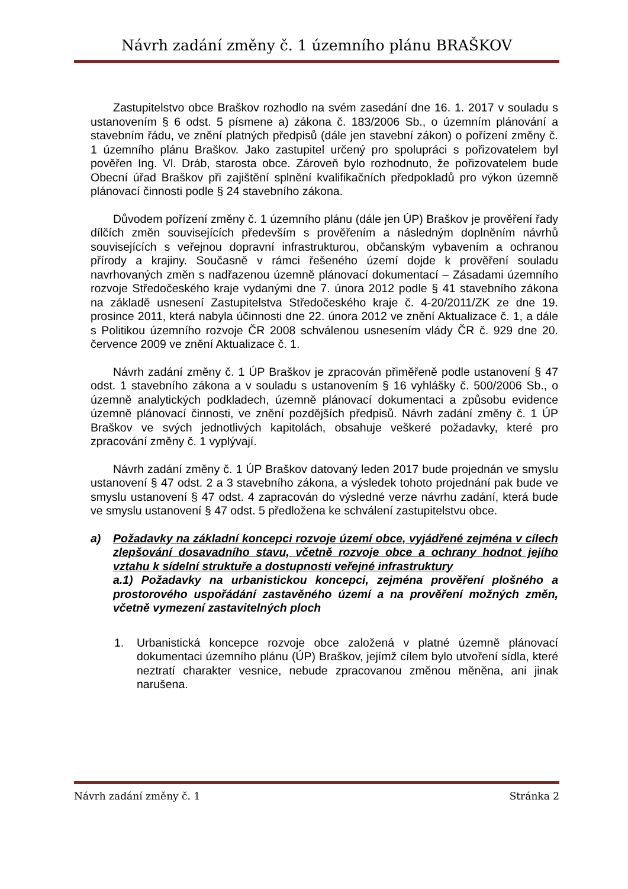Návrh zadání změny č. 1 územního plánu BRAŠKOV
Zastupitelstvo obce Braškov rozhodlo na svém zasedání dne 16. 1. 2017 v souladu s ustanovením § 6 odst. 5 písmene a) zákona č. 183/2006 Sb., o územním plánování a stavebním řádu, ve znění platných předpisů (dále jen stavební zákon) o pořízení změny č. 1 územního plánu Braškov. Jako zastupitel určený pro spolupráci s pořizovatelem byl pověřen Ing. Vl. Dráb, starosta obce. Zároveň bylo rozhodnuto, že pořizovatelem bude Obecní úřad Braškov při zajištění splnění kvalifikačních předpokladů pro výkon územně plánovací činnosti podle § 24 stavebního zákona.
Důvodem pořízení změny č. 1 územního plánu (dále jen ÚP) Braškov je prověření řady dílčích změn souvisejících především s prověřením a následným doplněním návrhů souvisejících s veřejnou dopravní infrastrukturou, občanským vybavením a ochranou přírody a krajiny. Současně v rámci řešeného území dojde k prověření souladu navrhovaných změn s nadřazenou územně plánovací dokumentací – Zásadami územního rozvoje Středočeského kraje vydanými dne 7. února 2012 podle § 41 stavebního zákona na základě usnesení Zastupitelstva Středočeského kraje č. 4-20/2011/ZK ze dne 19. prosince 2011, která nabyla účinnosti dne 22. února 2012 ve znění Aktualizace č. 1, a dále s Politikou územního rozvoje ČR 2008 schválenou usnesením vlády ČR č. 929 dne 20. července 2009 ve znění Aktualizace č. 1.
Návrh zadání změny č. 1 ÚP Braškov je zpracován přiměřeně podle ustanovení § 47 odst. 1 stavebního zákona a v souladu s ustanovením § 16 vyhlášky č. 500/2006 Sb., o územně analytických podkladech, územně plánovací dokumentaci a způsobu evidence územně plánovací činnosti, ve znění pozdějších předpisů. Návrh zadání změny č. 1 ÚP Braškov ve svých jednotlivých kapitolách, obsahuje veškeré požadavky, které pro zpracování změny č. 1 vyplývají.
Návrh zadání změny č. 1 ÚP Braškov datovaný leden 2017 bude projednán ve smyslu ustanovení § 47 odst. 2 a 3 stavebního zákona, a výsledek tohoto projednání pak bude ve smyslu ustanovení § 47 odst. 4 zapracován do výsledné verze návrhu zadání, která bude ve smyslu ustanovení § 47 odst. 5 předložena ke schválení zastupitelstvu obce.
a) Požadavky na základní koncepci rozvoje území obce, vyjádřené zejména v cílech zlepšování dosavadního stavu, včetně rozvoje obce a ochrany hodnot jejího vztahu k sídelní struktuře a dostupnosti veřejné infrastruktury
a.1) Požadavky na urbanistickou koncepci, zejména prověření plošného a prostorového uspořádání zastavěného území a na prověření možných změn, včetně vymezení zastavitelných ploch
1. Urbanistická koncepce rozvoje obce založená v platné územně plánovací dokumentaci územního plánu (ÚP) Braškov, jejímž cílem bylo utvoření sídla, které neztratí charakter vesnice, nebude zpracovanou změnou měněna, ani jinak narušena.
Návrh zadání změny č. 1 Stránka 2